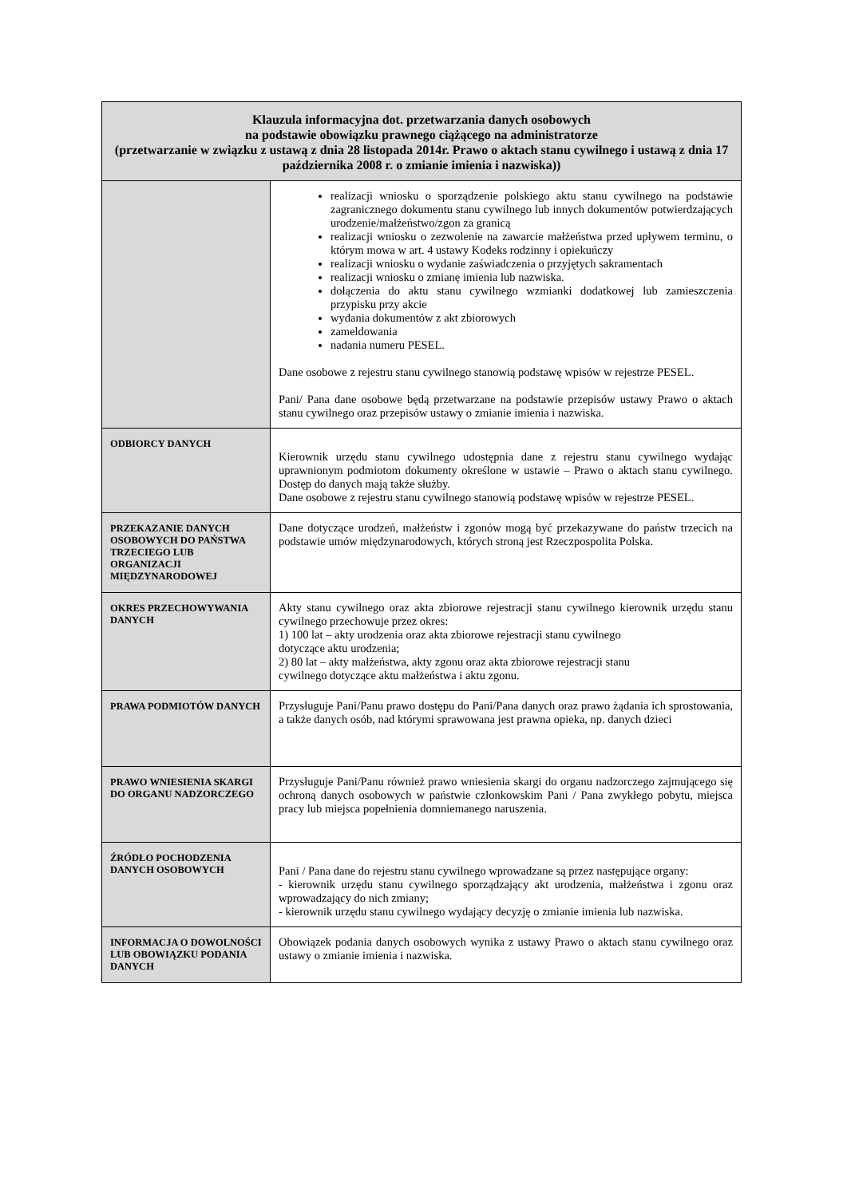| Klauzula informacyjna dot. przetwarzania danych osobowych na podstawie obowiązku prawnego ciążącego na administratorze (przetwarzanie w związku z ustawą z dnia 28 listopada 2014r. Prawo o aktach stanu cywilnego i ustawą z dnia 17 października 2008 r. o zmianie imienia i nazwiska)) | |
| --- | --- |
| | realizacji wniosku o sporządzenie polskiego aktu stanu cywilnego na podstawie zagranicznego dokumentu stanu cywilnego lub innych dokumentów potwierdzających urodzenie/małżeństwo/zgon za granicą realizacji wniosku o zezwolenie na zawarcie małżeństwa przed upływem terminu, o którym mowa w art. 4 ustawy Kodeks rodzinny i opiekuńczy realizacji wniosku o wydanie zaświadczenia o przyjętych sakramentach realizacji wniosku o zmianę imienia lub nazwiska. dołączenia do aktu stanu cywilnego wzmianki dodatkowej lub zamieszczenia przypisku przy akcie wydania dokumentów z akt zbiorowych zameldowania nadania numeru PESEL. Dane osobowe z rejestru stanu cywilnego stanowią podstawę wpisów w rejestrze PESEL. Pani/ Pana dane osobowe będą przetwarzane na podstawie przepisów ustawy Prawo o aktach stanu cywilnego oraz przepisów ustawy o zmianie imienia i nazwiska. |
| ODBIORCY DANYCH | Kierownik urzędu stanu cywilnego udostępnia dane z rejestru stanu cywilnego wydając uprawnionym podmiotom dokumenty określone w ustawie – Prawo o aktach stanu cywilnego. Dostęp do danych mają także służby. Dane osobowe z rejestru stanu cywilnego stanowią podstawę wpisów w rejestrze PESEL. |
| PRZEKAZANIE DANYCH OSOBOWYCH DO PAŃSTWA TRZECIEGO LUB ORGANIZACJI MIĘDZYNARODOWEJ | Dane dotyczące urodzeń, małżeństw i zgonów mogą być przekazywane do państw trzecich na podstawie umów międzynarodowych, których stroną jest Rzeczpospolita Polska. |
| OKRES PRZECHOWYWANIA DANYCH | Akty stanu cywilnego oraz akta zbiorowe rejestracji stanu cywilnego kierownik urzędu stanu cywilnego przechowuje przez okres: 1) 100 lat – akty urodzenia oraz akta zbiorowe rejestracji stanu cywilnego dotyczące aktu urodzenia; 2) 80 lat – akty małżeństwa, akty zgonu oraz akta zbiorowe rejestracji stanu cywilnego dotyczące aktu małżeństwa i aktu zgonu. |
| PRAWA PODMIOTÓW DANYCH | Przysługuje Pani/Panu prawo dostępu do Pani/Pana danych oraz prawo żądania ich sprostowania, a także danych osób, nad którymi sprawowana jest prawna opieka, np. danych dzieci |
| PRAWO WNIESIENIA SKARGI DO ORGANU NADZORCZEGO | Przysługuje Pani/Panu również prawo wniesienia skargi do organu nadzorczego zajmującego się ochroną danych osobowych w państwie członkowskim Pani / Pana zwykłego pobytu, miejsca pracy lub miejsca popełnienia domniemanego naruszenia. |
| ŹRÓDŁO POCHODZENIA DANYCH OSOBOWYCH | Pani / Pana dane do rejestru stanu cywilnego wprowadzane są przez następujące organy: - kierownik urzędu stanu cywilnego sporządzający akt urodzenia, małżeństwa i zgonu oraz wprowadzający do nich zmiany; - kierownik urzędu stanu cywilnego wydający decyzję o zmianie imienia lub nazwiska. |
| INFORMACJA O DOWOLNOŚCI LUB OBOWIĄZKU PODANIA DANYCH | Obowiązek podania danych osobowych wynika z ustawy Prawo o aktach stanu cywilnego oraz ustawy o zmianie imienia i nazwiska. |